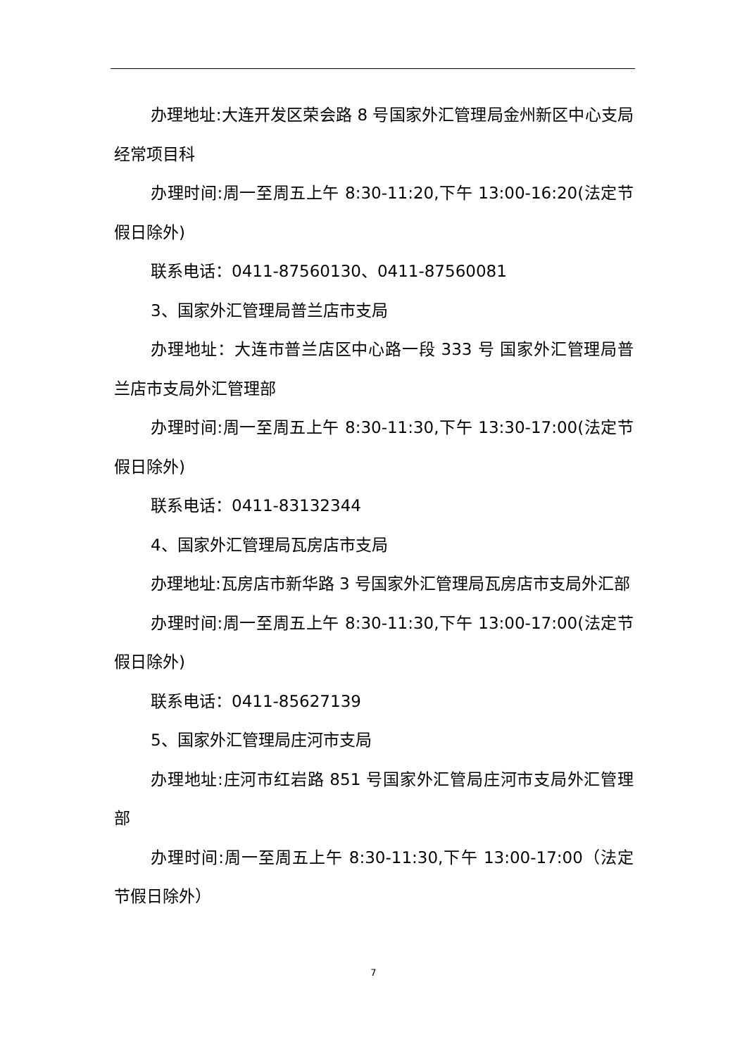办理地址:大连开发区荣会路 8 号国家外汇管理局金州新区中心支局经常项目科
办理时间:周一至周五上午 8:30-11:20,下午 13:00-16:20(法定节假日除外)
联系电话：0411-87560130、0411-87560081
3、国家外汇管理局普兰店市支局
办理地址：大连市普兰店区中心路一段 333 号 国家外汇管理局普兰店市支局外汇管理部
办理时间:周一至周五上午 8:30-11:30,下午 13:30-17:00(法定节假日除外)
联系电话：0411-83132344
4、国家外汇管理局瓦房店市支局
办理地址:瓦房店市新华路 3 号国家外汇管理局瓦房店市支局外汇部
办理时间:周一至周五上午 8:30-11:30,下午 13:00-17:00(法定节假日除外)
联系电话：0411-85627139
5、国家外汇管理局庄河市支局
办理地址:庄河市红岩路 851 号国家外汇管局庄河市支局外汇管理部
办理时间:周一至周五上午 8:30-11:30,下午 13:00-17:00（法定节假日除外）
7